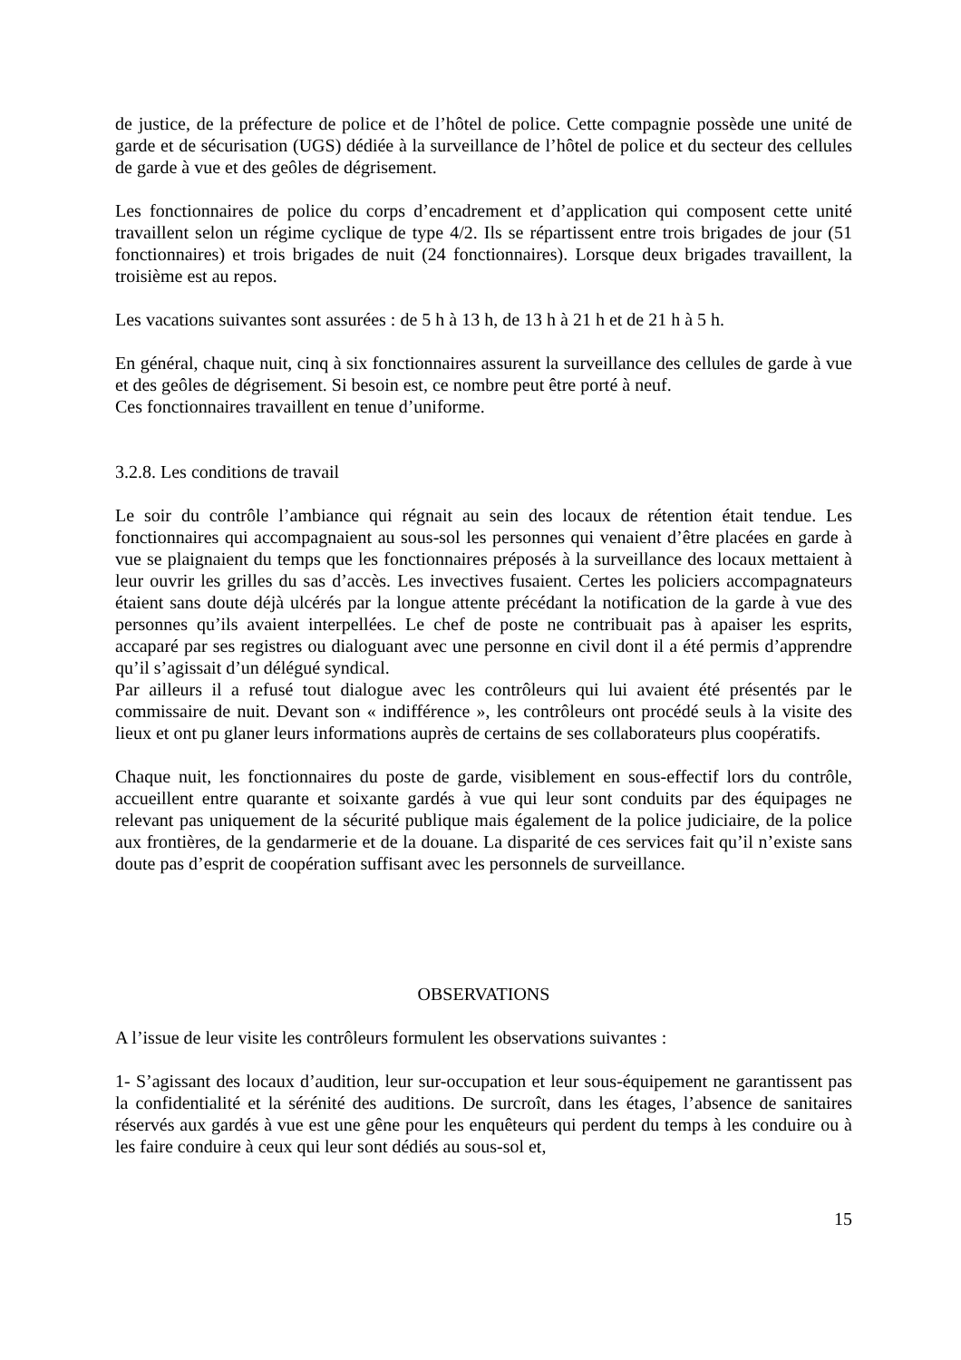de justice, de la préfecture de police et de l’hôtel de police. Cette compagnie possède une unité de garde et de sécurisation (UGS) dédiée à la surveillance de l’hôtel de police et du secteur des cellules de garde à vue et des geôles de dégrisement.
Les fonctionnaires de police du corps d’encadrement et d’application qui composent cette unité travaillent selon un régime cyclique de type 4/2. Ils se répartissent entre trois brigades de jour (51 fonctionnaires) et trois brigades de nuit (24 fonctionnaires). Lorsque deux brigades travaillent, la troisième est au repos.
Les vacations suivantes sont assurées : de 5 h à 13 h, de 13 h à 21 h et de 21 h à 5 h.
En général, chaque nuit, cinq à six fonctionnaires assurent la surveillance des cellules de garde à vue et des geôles de dégrisement. Si besoin est, ce nombre peut être porté à neuf.
Ces fonctionnaires travaillent en tenue d’uniforme.
3.2.8. Les conditions de travail
Le soir du contrôle l’ambiance qui régnait au sein des locaux de rétention était tendue. Les fonctionnaires qui accompagnaient au sous-sol les personnes qui venaient d’être placées en garde à vue se plaignaient du temps que les fonctionnaires préposés à la surveillance des locaux mettaient à leur ouvrir les grilles du sas d’accès. Les invectives fusaient. Certes les policiers accompagnateurs étaient sans doute déjà ulcérés par la longue attente précédant la notification de la garde à vue des personnes qu’ils avaient interpellées. Le chef de poste ne contribuait pas à apaiser les esprits, accaparé par ses registres ou dialoguant avec une personne en civil dont il a été permis d’apprendre qu’il s’agissait d’un délégué syndical.
Par ailleurs il a refusé tout dialogue avec les contrôleurs qui lui avaient été présentés par le commissaire de nuit. Devant son « indifférence », les contrôleurs ont procédé seuls à la visite des lieux et ont pu glaner leurs informations auprès de certains de ses collaborateurs plus coopératifs.
Chaque nuit, les fonctionnaires du poste de garde, visiblement en sous-effectif lors du contrôle, accueillent entre quarante et soixante gardés à vue qui leur sont conduits par des équipages ne relevant pas uniquement de la sécurité publique mais également de la police judiciaire, de la police aux frontières, de la gendarmerie et de la douane. La disparité de ces services fait qu’il n’existe sans doute pas d’esprit de coopération suffisant avec les personnels de surveillance.
OBSERVATIONS
A l’issue de leur visite les contrôleurs formulent les observations suivantes :
1- S’agissant des locaux d’audition, leur sur-occupation et leur sous-équipement ne garantissent pas la confidentialité et la sérénité des auditions. De surcroît, dans les étages, l’absence de sanitaires réservés aux gardés à vue est une gêne pour les enquêteurs qui perdent du temps à les conduire ou à les faire conduire à ceux qui leur sont dédiés au sous-sol et,
15